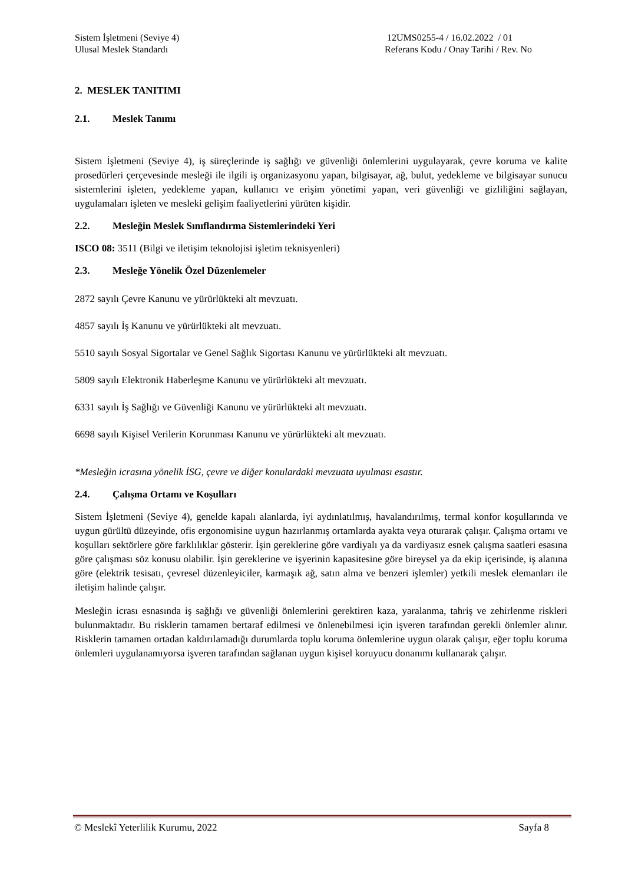Sistem İşletmeni (Seviye 4)
Ulusal Meslek Standardı
12UMS0255-4 / 16.02.2022 / 01
Referans Kodu / Onay Tarihi / Rev. No
2. MESLEK TANITIMI
2.1. Meslek Tanımı
Sistem İşletmeni (Seviye 4), iş süreçlerinde iş sağlığı ve güvenliği önlemlerini uygulayarak, çevre koruma ve kalite prosedürleri çerçevesinde mesleği ile ilgili iş organizasyonu yapan, bilgisayar, ağ, bulut, yedekleme ve bilgisayar sunucu sistemlerini işleten, yedekleme yapan, kullanıcı ve erişim yönetimi yapan, veri güvenliği ve gizliliğini sağlayan, uygulamaları işleten ve mesleki gelişim faaliyetlerini yürüten kişidir.
2.2. Mesleğin Meslek Sınıflandırma Sistemlerindeki Yeri
ISCO 08: 3511 (Bilgi ve iletişim teknolojisi işletim teknisyenleri)
2.3. Mesleğe Yönelik Özel Düzenlemeler
2872 sayılı Çevre Kanunu ve yürürlükteki alt mevzuatı.
4857 sayılı İş Kanunu ve yürürlükteki alt mevzuatı.
5510 sayılı Sosyal Sigortalar ve Genel Sağlık Sigortası Kanunu ve yürürlükteki alt mevzuatı.
5809 sayılı Elektronik Haberleşme Kanunu ve yürürlükteki alt mevzuatı.
6331 sayılı İş Sağlığı ve Güvenliği Kanunu ve yürürlükteki alt mevzuatı.
6698 sayılı Kişisel Verilerin Korunması Kanunu ve yürürlükteki alt mevzuatı.
*Mesleğin icrasına yönelik İSG, çevre ve diğer konulardaki mevzuata uyulması esastır.
2.4. Çalışma Ortamı ve Koşulları
Sistem İşletmeni (Seviye 4), genelde kapalı alanlarda, iyi aydınlatılmış, havalandırılmış, termal konfor koşullarında ve uygun gürültü düzeyinde, ofis ergonomisine uygun hazırlanmış ortamlarda ayakta veya oturarak çalışır. Çalışma ortamı ve koşulları sektörlere göre farklılıklar gösterir. İşin gereklerine göre vardiyalı ya da vardiyasız esnek çalışma saatleri esasına göre çalışması söz konusu olabilir. İşin gereklerine ve işyerinin kapasitesine göre bireysel ya da ekip içerisinde, iş alanına göre (elektrik tesisatı, çevresel düzenleyiciler, karmaşık ağ, satın alma ve benzeri işlemler) yetkili meslek elemanları ile iletişim halinde çalışır.
Mesleğin icrası esnasında iş sağlığı ve güvenliği önlemlerini gerektiren kaza, yaralanma, tahriş ve zehirlenme riskleri bulunmaktadır. Bu risklerin tamamen bertaraf edilmesi ve önlenebilmesi için işveren tarafından gerekli önlemler alınır. Risklerin tamamen ortadan kaldırılamadığı durumlarda toplu koruma önlemlerine uygun olarak çalışır, eğer toplu koruma önlemleri uygulanamıyorsa işveren tarafından sağlanan uygun kişisel koruyucu donanımı kullanarak çalışır.
© Meslekî Yeterlilik Kurumu, 2022 Sayfa 8